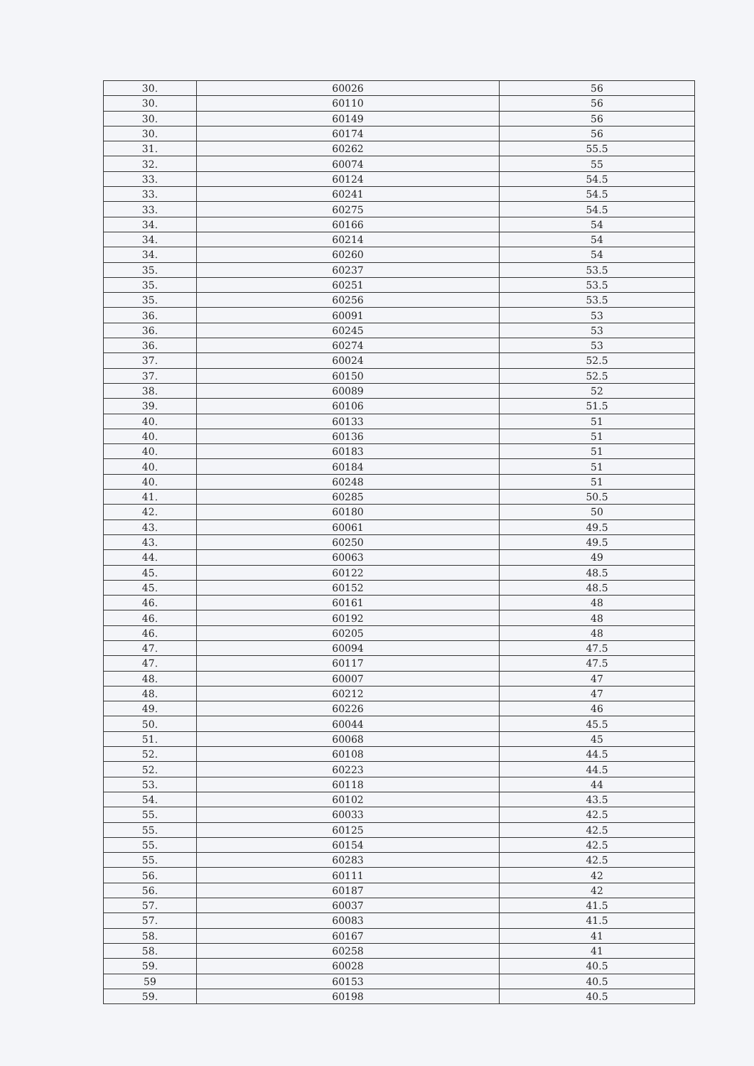| 30. | 60026 | 56 |
| 30. | 60110 | 56 |
| 30. | 60149 | 56 |
| 30. | 60174 | 56 |
| 31. | 60262 | 55.5 |
| 32. | 60074 | 55 |
| 33. | 60124 | 54.5 |
| 33. | 60241 | 54.5 |
| 33. | 60275 | 54.5 |
| 34. | 60166 | 54 |
| 34. | 60214 | 54 |
| 34. | 60260 | 54 |
| 35. | 60237 | 53.5 |
| 35. | 60251 | 53.5 |
| 35. | 60256 | 53.5 |
| 36. | 60091 | 53 |
| 36. | 60245 | 53 |
| 36. | 60274 | 53 |
| 37. | 60024 | 52.5 |
| 37. | 60150 | 52.5 |
| 38. | 60089 | 52 |
| 39. | 60106 | 51.5 |
| 40. | 60133 | 51 |
| 40. | 60136 | 51 |
| 40. | 60183 | 51 |
| 40. | 60184 | 51 |
| 40. | 60248 | 51 |
| 41. | 60285 | 50.5 |
| 42. | 60180 | 50 |
| 43. | 60061 | 49.5 |
| 43. | 60250 | 49.5 |
| 44. | 60063 | 49 |
| 45. | 60122 | 48.5 |
| 45. | 60152 | 48.5 |
| 46. | 60161 | 48 |
| 46. | 60192 | 48 |
| 46. | 60205 | 48 |
| 47. | 60094 | 47.5 |
| 47. | 60117 | 47.5 |
| 48. | 60007 | 47 |
| 48. | 60212 | 47 |
| 49. | 60226 | 46 |
| 50. | 60044 | 45.5 |
| 51. | 60068 | 45 |
| 52. | 60108 | 44.5 |
| 52. | 60223 | 44.5 |
| 53. | 60118 | 44 |
| 54. | 60102 | 43.5 |
| 55. | 60033 | 42.5 |
| 55. | 60125 | 42.5 |
| 55. | 60154 | 42.5 |
| 55. | 60283 | 42.5 |
| 56. | 60111 | 42 |
| 56. | 60187 | 42 |
| 57. | 60037 | 41.5 |
| 57. | 60083 | 41.5 |
| 58. | 60167 | 41 |
| 58. | 60258 | 41 |
| 59. | 60028 | 40.5 |
| 59 | 60153 | 40.5 |
| 59. | 60198 | 40.5 |